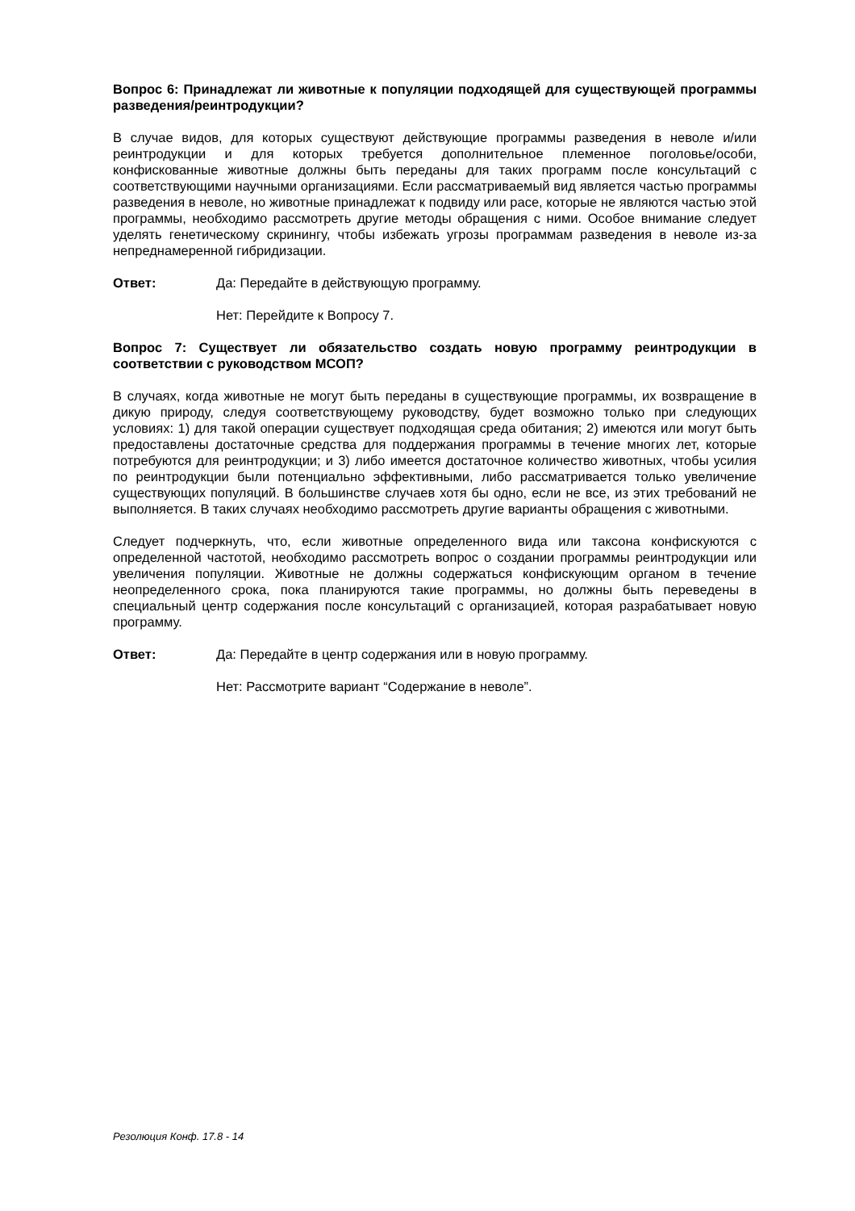Вопрос 6: Принадлежат ли животные к популяции подходящей для существующей программы разведения/реинтродукции?
В случае видов, для которых существуют действующие программы разведения в неволе и/или реинтродукции и для которых требуется дополнительное племенное поголовье/особи, конфискованные животные должны быть переданы для таких программ после консультаций с соответствующими научными организациями. Если рассматриваемый вид является частью программы разведения в неволе, но животные принадлежат к подвиду или расе, которые не являются частью этой программы, необходимо рассмотреть другие методы обращения с ними. Особое внимание следует уделять генетическому скринингу, чтобы избежать угрозы программам разведения в неволе из-за непреднамеренной гибридизации.
Ответ: Да: Передайте в действующую программу.
Нет: Перейдите к Вопросу 7.
Вопрос 7: Существует ли обязательство создать новую программу реинтродукции в соответствии с руководством МСОП?
В случаях, когда животные не могут быть переданы в существующие программы, их возвращение в дикую природу, следуя соответствующему руководству, будет возможно только при следующих условиях: 1) для такой операции существует подходящая среда обитания; 2) имеются или могут быть предоставлены достаточные средства для поддержания программы в течение многих лет, которые потребуются для реинтродукции; и 3) либо имеется достаточное количество животных, чтобы усилия по реинтродукции были потенциально эффективными, либо рассматривается только увеличение существующих популяций. В большинстве случаев хотя бы одно, если не все, из этих требований не выполняется. В таких случаях необходимо рассмотреть другие варианты обращения с животными.
Следует подчеркнуть, что, если животные определенного вида или таксона конфискуются с определенной частотой, необходимо рассмотреть вопрос о создании программы реинтродукции или увеличения популяции. Животные не должны содержаться конфискующим органом в течение неопределенного срока, пока планируются такие программы, но должны быть переведены в специальный центр содержания после консультаций с организацией, которая разрабатывает новую программу.
Ответ: Да: Передайте в центр содержания или в новую программу.
Нет: Рассмотрите вариант “Содержание в неволе”.
Резолюция Конф. 17.8 - 14